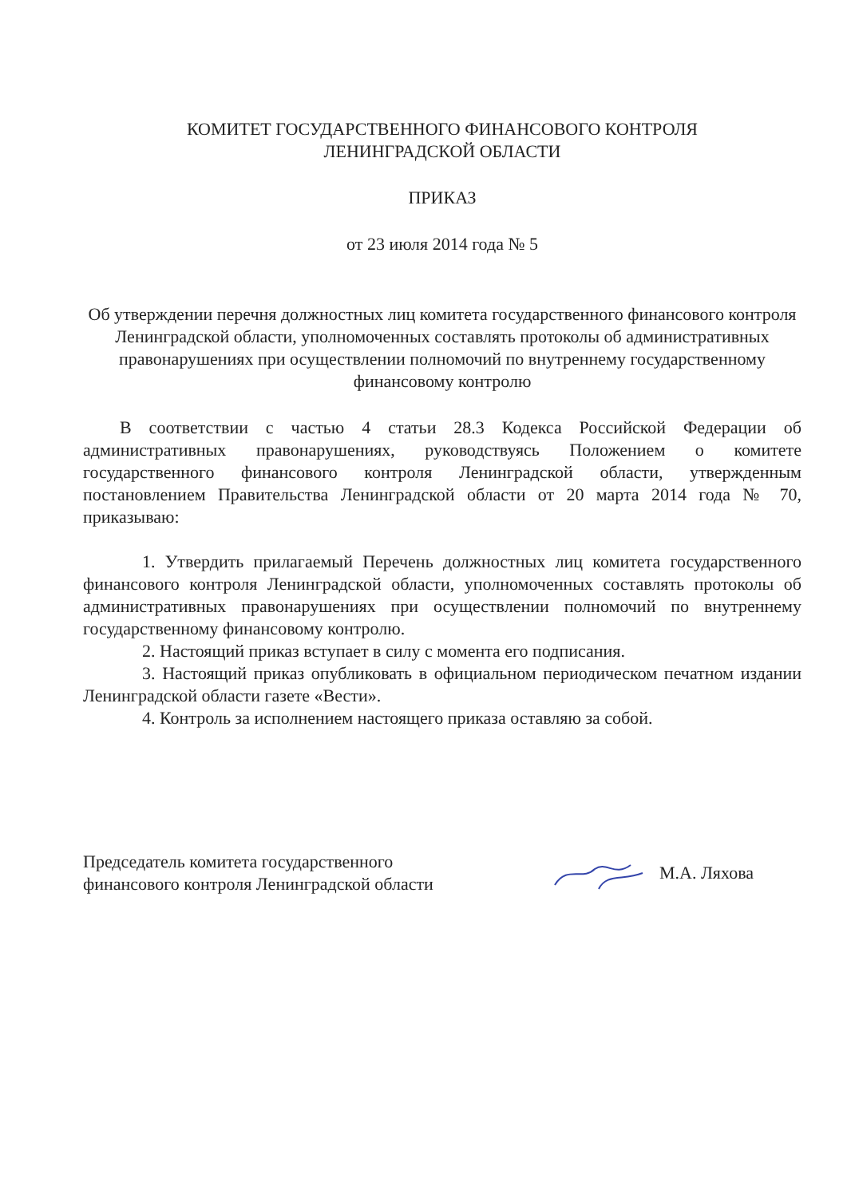КОМИТЕТ ГОСУДАРСТВЕННОГО ФИНАНСОВОГО КОНТРОЛЯ
ЛЕНИНГРАДСКОЙ ОБЛАСТИ
ПРИКАЗ
от 23 июля 2014 года № 5
Об утверждении перечня должностных лиц комитета государственного финансового контроля Ленинградской области, уполномоченных составлять протоколы об административных правонарушениях при осуществлении полномочий по внутреннему государственному финансовому контролю
В соответствии с частью 4 статьи 28.3 Кодекса Российской Федерации об административных правонарушениях, руководствуясь Положением о комитете государственного финансового контроля Ленинградской области, утвержденным постановлением Правительства Ленинградской области от 20 марта 2014 года № 70, приказываю:
1. Утвердить прилагаемый Перечень должностных лиц комитета государственного финансового контроля Ленинградской области, уполномоченных составлять протоколы об административных правонарушениях при осуществлении полномочий по внутреннему государственному финансовому контролю.
2. Настоящий приказ вступает в силу с момента его подписания.
3. Настоящий приказ опубликовать в официальном периодическом печатном издании Ленинградской области газете «Вести».
4. Контроль за исполнением настоящего приказа оставляю за собой.
Председатель комитета государственного
финансового контроля Ленинградской области
М.А. Ляхова